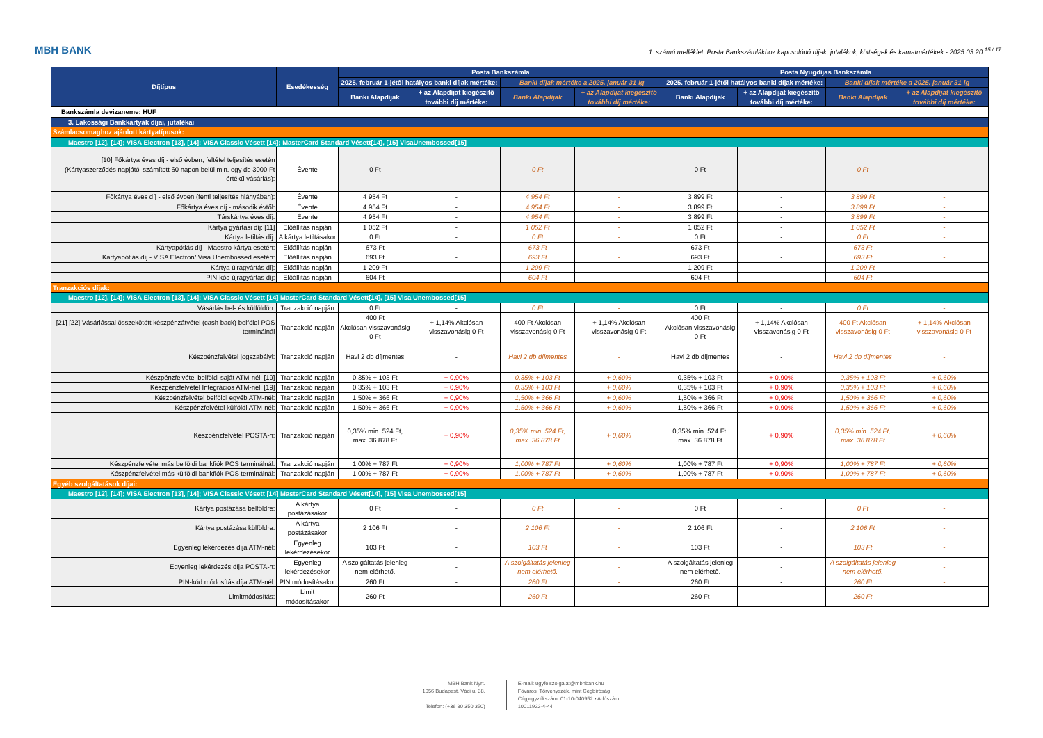MBH BANK 1. számú melléklet: Posta Bankszámlákhoz kapcsolódó díjak, jutalékok, költségek és kamatmértékek - 2025.03.20 <sup>15 / 17</sup>
| Díjtípus | Esedékesség | Posta Bankszámla | | | | Posta Nyugdíjas Bankszámla | | | |
| --- | --- | --- | --- | --- | --- | --- | --- | --- | --- |
| | | 2025. február 1-jétől hatályos banki díjak mértéke: | | Banki díjak mértéke a 2025. január 31-ig | | 2025. február 1-jétől hatályos banki díjak mértéke: | | Banki díjak mértéke a 2025. január 31-ig | |
| | | Banki Alapdíjak | + az Alapdíjat kiegészítő további díj mértéke: | Banki Alapdíjak | + az Alapdíjat kiegészítő további díj mértéke: | Banki Alapdíjak | + az Alapdíjat kiegészítő további díj mértéke: | Banki Alapdíjak | + az Alapdíjat kiegészítő további díj mértéke: |
| Bankszámla devizaneme: HUF | | | | | | | | | |
| 3. Lakossági Bankkártyák díjai, jutalékai | | | | | | | | | |
| Számlacsomaghoz ajánlott kártyatípusok: | | | | | | | | | |
| Maestro [12], [14]; VISA Electron [13], [14]; VISA Classic Vésett [14]; MasterCard Standard Vésett[14], [15] VisaUnembossed[15] | | | | | | | | | |
| [10] Főkártya éves díj - első évben, feltétel teljesítés esetén (Kártyaszerződés napjától számított 60 napon belül min. egy db 3000 Ft értékű vásárlás): | Évente | 0 Ft | - | 0 Ft | - | 0 Ft | - | 0 Ft | - |
| Főkártya éves díj - első évben (fenti teljesítés hiányában): | Évente | 4 954 Ft | - | 4 954 Ft | - | 3 899 Ft | - | 3 899 Ft | - |
| Főkártya éves díj - második évtől: | Évente | 4 954 Ft | - | 4 954 Ft | - | 3 899 Ft | - | 3 899 Ft | - |
| Társkártya éves díj: | Évente | 4 954 Ft | - | 4 954 Ft | - | 3 899 Ft | - | 3 899 Ft | - |
| Kártya gyártási díj: [11] | Előállítás napján | 1 052 Ft | - | 1 052 Ft | - | 1 052 Ft | - | 1 052 Ft | - |
| Kártya letiltás díj: | A kártya letiltásakor | 0 Ft | - | 0 Ft | - | 0 Ft | - | 0 Ft | - |
| Kártyapótlás díj - Maestro kártya esetén: | Előállítás napján | 673 Ft | - | 673 Ft | - | 673 Ft | - | 673 Ft | - |
| Kártyapótlás díj - VISA Electron/ Visa Unembossed esetén: | Előállítás napján | 693 Ft | - | 693 Ft | - | 693 Ft | - | 693 Ft | - |
| Kártya újragyártás díj: | Előállítás napján | 1 209 Ft | - | 1 209 Ft | - | 1 209 Ft | - | 1 209 Ft | - |
| PIN-kód újragyártás díj: | Előállítás napján | 604 Ft | - | 604 Ft | - | 604 Ft | - | 604 Ft | - |
| Tranzakciós díjak: | | | | | | | | | |
| Maestro [12], [14]; VISA Electron [13], [14]; VISA Classic Vésett [14] MasterCard Standard Vésett[14], [15] Visa Unembossed[15] | | | | | | | | | |
| Vásárlás bel- és külföldön: | Tranzakció napján | 0 Ft | - | 0 Ft | - | 0 Ft | - | 0 Ft | - |
| [21] [22] Vásárlással összekötött készpénzátvétel (cash back) belföldi POS terminálnál | Tranzakció napján | 400 Ft Akciósan visszavonásig 0 Ft | + 1,14% Akciósan visszavonásig 0 Ft | 400 Ft Akciósan visszavonásig 0 Ft | + 1,14% Akciósan visszavonásig 0 Ft | 400 Ft Akciósan visszavonásig 0 Ft | + 1,14% Akciósan visszavonásig 0 Ft | 400 Ft Akciósan visszavonásig 0 Ft | + 1,14% Akciósan visszavonásig 0 Ft |
| Készpénzfelvétel jogszabályi: | Tranzakció napján | Havi 2 db díjmentes | - | Havi 2 db díjmentes | - | Havi 2 db díjmentes | - | Havi 2 db díjmentes | - |
| Készpénzfelvétel belföldi saját ATM-nél: [19] | Tranzakció napján | 0,35% + 103 Ft | + 0,90% | 0,35% + 103 Ft | + 0,60% | 0,35% + 103 Ft | + 0,90% | 0,35% + 103 Ft | + 0,60% |
| Készpénzfelvétel Integrációs ATM-nél: [19] | Tranzakció napján | 0,35% + 103 Ft | + 0,90% | 0,35% + 103 Ft | + 0,60% | 0,35% + 103 Ft | + 0,90% | 0,35% + 103 Ft | + 0,60% |
| Készpénzfelvétel belföldi egyéb ATM-nél: | Tranzakció napján | 1,50% + 366 Ft | + 0,90% | 1,50% + 366 Ft | + 0,60% | 1,50% + 366 Ft | + 0,90% | 1,50% + 366 Ft | + 0,60% |
| Készpénzfelvétel külföldi ATM-nél: | Tranzakció napján | 1,50% + 366 Ft | + 0,90% | 1,50% + 366 Ft | + 0,60% | 1,50% + 366 Ft | + 0,90% | 1,50% + 366 Ft | + 0,60% |
| Készpénzfelvétel POSTA-n: | Tranzakció napján | 0,35% min. 524 Ft, max. 36 878 Ft | + 0,90% | 0,35% min. 524 Ft, max. 36 878 Ft | + 0,60% | 0,35% min. 524 Ft, max. 36 878 Ft | + 0,90% | 0,35% min. 524 Ft, max. 36 878 Ft | + 0,60% |
| Készpénzfelvétel más belföldi bankfiók POS terminálnál: | Tranzakció napján | 1,00% + 787 Ft | + 0,90% | 1,00% + 787 Ft | + 0,60% | 1,00% + 787 Ft | + 0,90% | 1,00% + 787 Ft | + 0,60% |
| Készpénzfelvétel más külföldi bankfiók POS terminálnál: | Tranzakció napján | 1,00% + 787 Ft | + 0,90% | 1,00% + 787 Ft | + 0,60% | 1,00% + 787 Ft | + 0,90% | 1,00% + 787 Ft | + 0,60% |
| Egyéb szolgáltatások díjai: | | | | | | | | | |
| Maestro [12], [14]; VISA Electron [13], [14]; VISA Classic Vésett [14] MasterCard Standard Vésett[14], [15] Visa Unembossed[15] | | | | | | | | | |
| Kártya postázása belföldre: | A kártya postázásakor | 0 Ft | - | 0 Ft | - | 0 Ft | - | 0 Ft | - |
| Kártya postázása külföldre: | A kártya postázásakor | 2 106 Ft | - | 2 106 Ft | - | 2 106 Ft | - | 2 106 Ft | - |
| Egyenleg lekérdezés díja ATM-nél: | Egyenleg lekérdezésekor | 103 Ft | - | 103 Ft | - | 103 Ft | - | 103 Ft | - |
| Egyenleg lekérdezés díja POSTA-n: | Egyenleg lekérdezésekor | A szolgáltatás jelenleg nem elérhető. | - | A szolgáltatás jelenleg nem elérhető. | - | A szolgáltatás jelenleg nem elérhető. | - | A szolgáltatás jelenleg nem elérhető. | - |
| PIN-kód módosítás díja ATM-nél: | PIN módosításakor | 260 Ft | - | 260 Ft | - | 260 Ft | - | 260 Ft | - |
| Limitmódosítás: | Limit módosításakor | 260 Ft | - | 260 Ft | - | 260 Ft | - | 260 Ft | - |
MBH Bank Nyrt.
1056 Budapest, Váci u. 38.
Telefon: (+36 80 350 350)
E-mail: ugyfelszolgalat@mbhbank.hu
Fővárosi Törvényszék, mint Cégbíróság
Cégjegyzékszám: 01-10-040952 • Adószám:
10011922-4-44